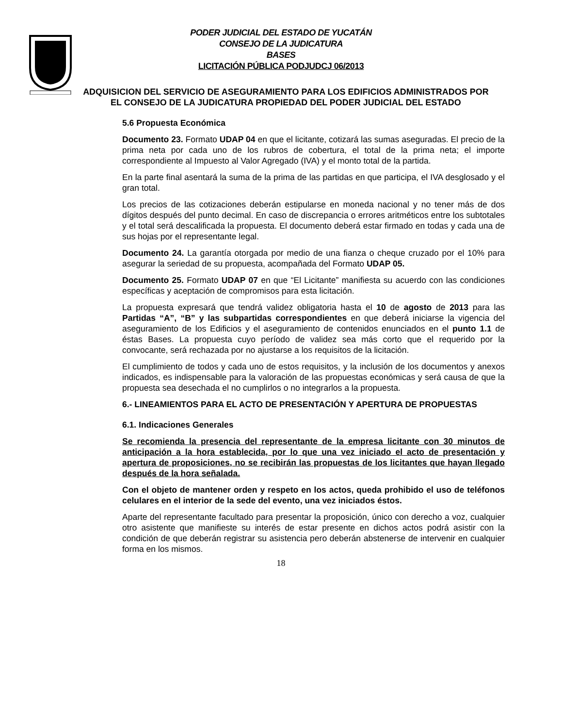PODER JUDICIAL DEL ESTADO DE YUCATÁN
CONSEJO DE LA JUDICATURA
BASES
LICITACIÓN PÚBLICA PODJUDCJ 06/2013
ADQUISICION DEL SERVICIO DE ASEGURAMIENTO PARA LOS EDIFICIOS ADMINISTRADOS POR EL CONSEJO DE LA JUDICATURA PROPIEDAD DEL PODER JUDICIAL DEL ESTADO
5.6 Propuesta Económica
Documento 23. Formato UDAP 04 en que el licitante, cotizará las sumas aseguradas. El precio de la prima neta por cada uno de los rubros de cobertura, el total de la prima neta; el importe correspondiente al Impuesto al Valor Agregado (IVA) y el monto total de la partida.
En la parte final asentará la suma de la prima de las partidas en que participa, el IVA desglosado y el gran total.
Los precios de las cotizaciones deberán estipularse en moneda nacional y no tener más de dos dígitos después del punto decimal. En caso de discrepancia o errores aritméticos entre los subtotales y el total será descalificada la propuesta. El documento deberá estar firmado en todas y cada una de sus hojas por el representante legal.
Documento 24. La garantía otorgada por medio de una fianza o cheque cruzado por el 10% para asegurar la seriedad de su propuesta, acompañada del Formato UDAP 05.
Documento 25. Formato UDAP 07 en que “El Licitante” manifiesta su acuerdo con las condiciones específicas y aceptación de compromisos para esta licitación.
La propuesta expresará que tendrá validez obligatoria hasta el 10 de agosto de 2013 para las Partidas “A”, “B” y las subpartidas correspondientes en que deberá iniciarse la vigencia del aseguramiento de los Edificios y el aseguramiento de contenidos enunciados en el punto 1.1 de éstas Bases. La propuesta cuyo período de validez sea más corto que el requerido por la convocante, será rechazada por no ajustarse a los requisitos de la licitación.
El cumplimiento de todos y cada uno de estos requisitos, y la inclusión de los documentos y anexos indicados, es indispensable para la valoración de las propuestas económicas y será causa de que la propuesta sea desechada el no cumplirlos o no integrarlos a la propuesta.
6.- LINEAMIENTOS PARA EL ACTO DE PRESENTACIÓN Y APERTURA DE PROPUESTAS
6.1. Indicaciones Generales
Se recomienda la presencia del representante de la empresa licitante con 30 minutos de anticipación a la hora establecida, por lo que una vez iniciado el acto de presentación y apertura de proposiciones, no se recibirán las propuestas de los licitantes que hayan llegado después de la hora señalada.
Con el objeto de mantener orden y respeto en los actos, queda prohibido el uso de teléfonos celulares en el interior de la sede del evento, una vez iniciados éstos.
Aparte del representante facultado para presentar la proposición, único con derecho a voz, cualquier otro asistente que manifieste su interés de estar presente en dichos actos podrá asistir con la condición de que deberán registrar su asistencia pero deberán abstenerse de intervenir en cualquier forma en los mismos.
18